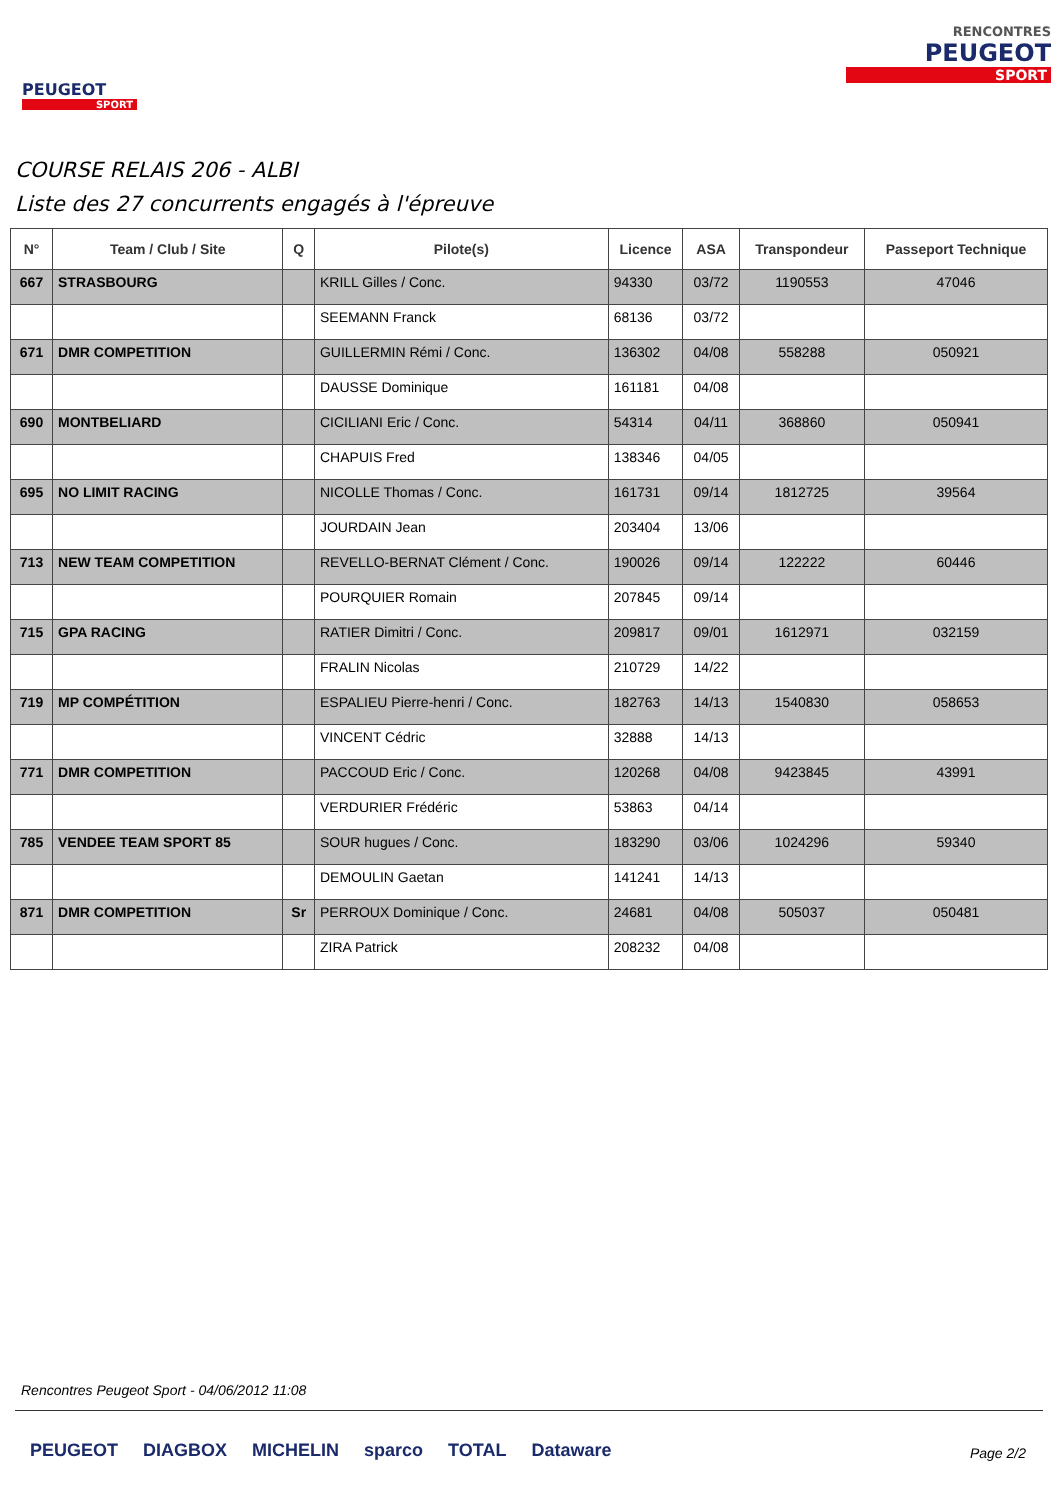PEUGEOT
SPORT
RENCONTRES
PEUGEOT
SPORT
COURSE RELAIS 206 - ALBI
Liste des 27 concurrents engagés à l'épreuve
| N° | Team / Club / Site | Q | Pilote(s) | Licence | ASA | Transpondeur | Passeport Technique |
| --- | --- | --- | --- | --- | --- | --- | --- |
| 667 | STRASBOURG | | KRILL Gilles / Conc. | 94330 | 03/72 | 1190553 | 47046 |
| | | | SEEMANN Franck | 68136 | 03/72 | | |
| 671 | DMR COMPETITION | | GUILLERMIN Rémi / Conc. | 136302 | 04/08 | 558288 | 050921 |
| | | | DAUSSE Dominique | 161181 | 04/08 | | |
| 690 | MONTBELIARD | | CICILIANI Eric / Conc. | 54314 | 04/11 | 368860 | 050941 |
| | | | CHAPUIS Fred | 138346 | 04/05 | | |
| 695 | NO LIMIT RACING | | NICOLLE Thomas / Conc. | 161731 | 09/14 | 1812725 | 39564 |
| | | | JOURDAIN Jean | 203404 | 13/06 | | |
| 713 | NEW TEAM COMPETITION | | REVELLO-BERNAT Clément / Conc. | 190026 | 09/14 | 122222 | 60446 |
| | | | POURQUIER Romain | 207845 | 09/14 | | |
| 715 | GPA RACING | | RATIER Dimitri / Conc. | 209817 | 09/01 | 1612971 | 032159 |
| | | | FRALIN Nicolas | 210729 | 14/22 | | |
| 719 | MP COMPÉTITION | | ESPALIEU Pierre-henri / Conc. | 182763 | 14/13 | 1540830 | 058653 |
| | | | VINCENT Cédric | 32888 | 14/13 | | |
| 771 | DMR COMPETITION | | PACCOUD Eric / Conc. | 120268 | 04/08 | 9423845 | 43991 |
| | | | VERDURIER Frédéric | 53863 | 04/14 | | |
| 785 | VENDEE TEAM SPORT 85 | | SOUR hugues / Conc. | 183290 | 03/06 | 1024296 | 59340 |
| | | | DEMOULIN Gaetan | 141241 | 14/13 | | |
| 871 | DMR COMPETITION | Sr | PERROUX Dominique / Conc. | 24681 | 04/08 | 505037 | 050481 |
| | | | ZIRA Patrick | 208232 | 04/08 | | |
Rencontres Peugeot Sport - 04/06/2012 11:08
PEUGEOT DIAGBOX MICHELIN sparco TOTAL Dataware
Page 2/2